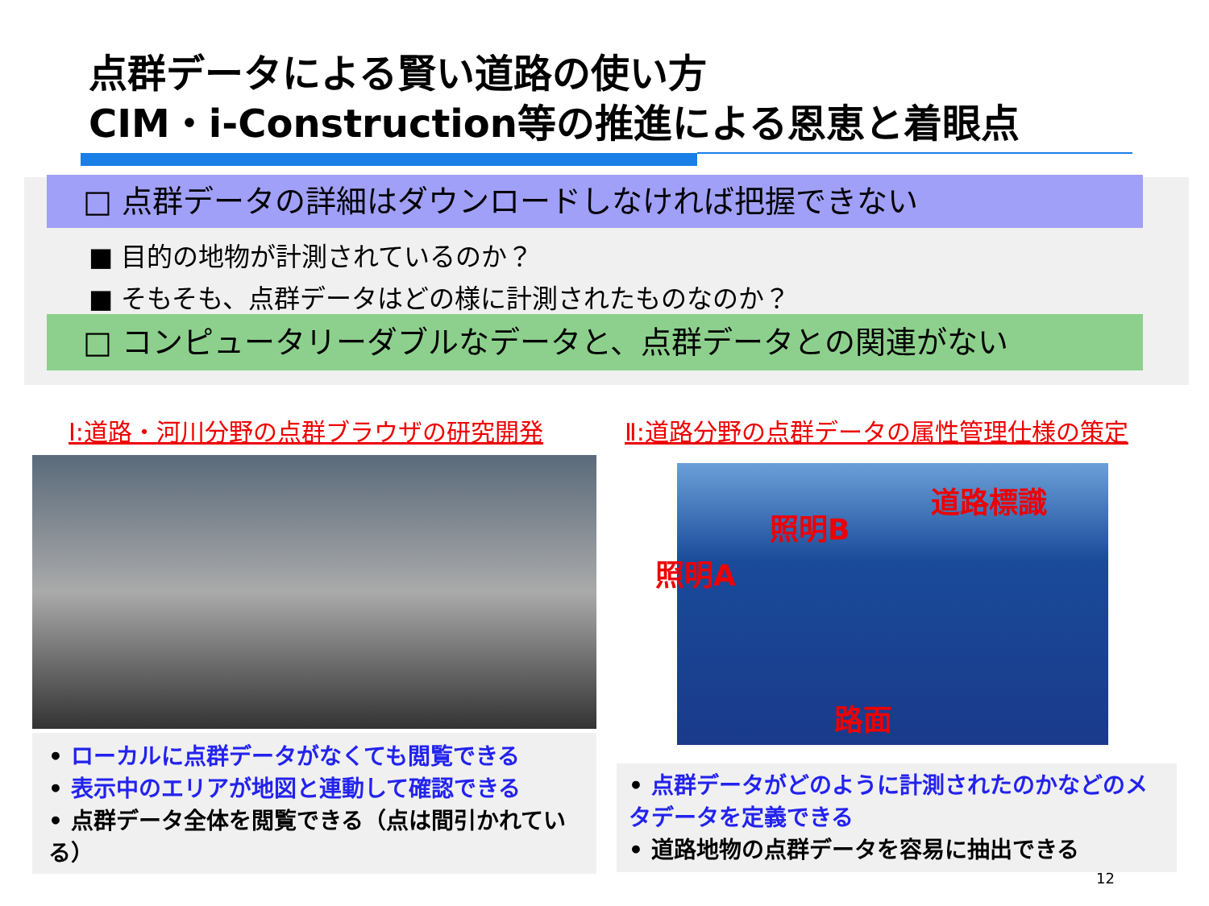点群データによる賢い道路の使い方
CIM・i-Construction等の推進による恩恵と着眼点
□ 点群データの詳細はダウンロードしなければ把握できない
■ 目的の地物が計測されているのか？
■ そもそも、点群データはどの様に計測されたものなのか？
□ コンピュータリーダブルなデータと、点群データとの関連がない
Ⅰ:道路・河川分野の点群ブラウザの研究開発
Ⅱ:道路分野の点群データの属性管理仕様の策定
道路標識
照明B
照明A
路面
• ローカルに点群データがなくても閲覧できる
• 表示中のエリアが地図と連動して確認できる
• 点群データ全体を閲覧できる（点は間引かれている）
• 点群データがどのように計測されたのかなどのメタデータを定義できる
• 道路地物の点群データを容易に抽出できる
12